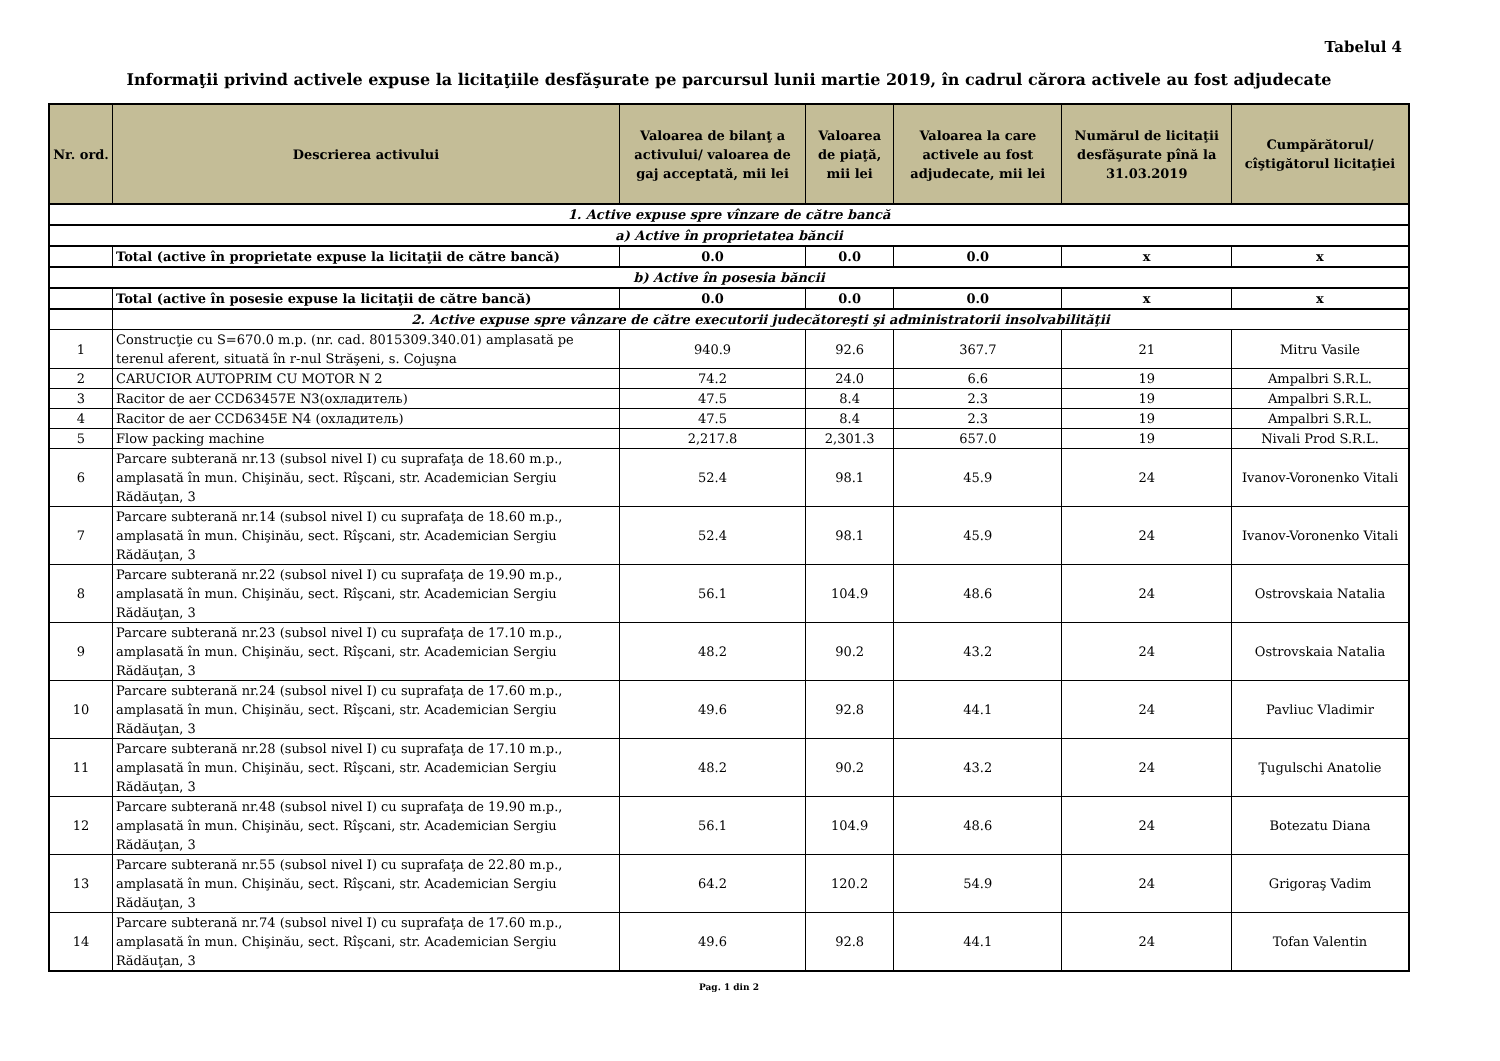Tabelul 4
Informaţii privind activele expuse la licitaţiile desfăşurate pe parcursul lunii martie 2019, în cadrul cărora activele au fost adjudecate
| Nr. ord. | Descrierea activului | Valoarea de bilanţ a activului/ valoarea de gaj acceptată, mii lei | Valoarea de piaţă, mii lei | Valoarea la care activele au fost adjudecate, mii lei | Numărul de licitaţii desfăşurate pînă la 31.03.2019 | Cumpărătorul/ cîştigătorul licitaţiei |
| --- | --- | --- | --- | --- | --- | --- |
| 1. Active expuse spre vînzare de către bancă | | | | | | |
| a) Active în proprietatea băncii | | | | | | |
| | Total (active în proprietate expuse la licitaţii de către bancă) | 0.0 | 0.0 | 0.0 | x | x |
| b) Active în posesia băncii | | | | | | |
| | Total (active în posesie expuse la licitaţii de către bancă) | 0.0 | 0.0 | 0.0 | x | x |
| | 2. Active expuse spre vânzare de către executorii judecătoreşti şi administratorii insolvabilităţii | | | | | |
| 1 | Construcţie cu S=670.0 m.p. (nr. cad. 8015309.340.01) amplasată pe terenul aferent, situată în r-nul Străşeni, s. Cojuşna | 940.9 | 92.6 | 367.7 | 21 | Mitru Vasile |
| 2 | CARUCIOR AUTOPRIM CU MOTOR N 2 | 74.2 | 24.0 | 6.6 | 19 | Ampalbri S.R.L. |
| 3 | Racitor de aer CCD63457E N3(охладитель) | 47.5 | 8.4 | 2.3 | 19 | Ampalbri S.R.L. |
| 4 | Racitor de aer CCD6345E N4 (охладитель) | 47.5 | 8.4 | 2.3 | 19 | Ampalbri S.R.L. |
| 5 | Flow packing machine | 2,217.8 | 2,301.3 | 657.0 | 19 | Nivali Prod S.R.L. |
| 6 | Parcare subterană nr.13 (subsol nivel I) cu suprafaţa de 18.60 m.p., amplasată în mun. Chişinău, sect. Rîşcani, str. Academician Sergiu Rădăuţan, 3 | 52.4 | 98.1 | 45.9 | 24 | Ivanov-Voronenko Vitali |
| 7 | Parcare subterană nr.14 (subsol nivel I) cu suprafaţa de 18.60 m.p., amplasată în mun. Chişinău, sect. Rîşcani, str. Academician Sergiu Rădăuţan, 3 | 52.4 | 98.1 | 45.9 | 24 | Ivanov-Voronenko Vitali |
| 8 | Parcare subterană nr.22 (subsol nivel I) cu suprafaţa de 19.90 m.p., amplasată în mun. Chişinău, sect. Rîşcani, str. Academician Sergiu Rădăuţan, 3 | 56.1 | 104.9 | 48.6 | 24 | Ostrovskaia Natalia |
| 9 | Parcare subterană nr.23 (subsol nivel I) cu suprafaţa de 17.10 m.p., amplasată în mun. Chişinău, sect. Rîşcani, str. Academician Sergiu Rădăuţan, 3 | 48.2 | 90.2 | 43.2 | 24 | Ostrovskaia Natalia |
| 10 | Parcare subterană nr.24 (subsol nivel I) cu suprafaţa de 17.60 m.p., amplasată în mun. Chişinău, sect. Rîşcani, str. Academician Sergiu Rădăuţan, 3 | 49.6 | 92.8 | 44.1 | 24 | Pavliuc Vladimir |
| 11 | Parcare subterană nr.28 (subsol nivel I) cu suprafaţa de 17.10 m.p., amplasată în mun. Chişinău, sect. Rîşcani, str. Academician Sergiu Rădăuţan, 3 | 48.2 | 90.2 | 43.2 | 24 | Ţugulschi Anatolie |
| 12 | Parcare subterană nr.48 (subsol nivel I) cu suprafaţa de 19.90 m.p., amplasată în mun. Chişinău, sect. Rîşcani, str. Academician Sergiu Rădăuţan, 3 | 56.1 | 104.9 | 48.6 | 24 | Botezatu Diana |
| 13 | Parcare subterană nr.55 (subsol nivel I) cu suprafaţa de 22.80 m.p., amplasată în mun. Chişinău, sect. Rîşcani, str. Academician Sergiu Rădăuţan, 3 | 64.2 | 120.2 | 54.9 | 24 | Grigoraş Vadim |
| 14 | Parcare subterană nr.74 (subsol nivel I) cu suprafaţa de 17.60 m.p., amplasată în mun. Chişinău, sect. Rîşcani, str. Academician Sergiu Rădăuţan, 3 | 49.6 | 92.8 | 44.1 | 24 | Tofan Valentin |
Pag. 1 din 2